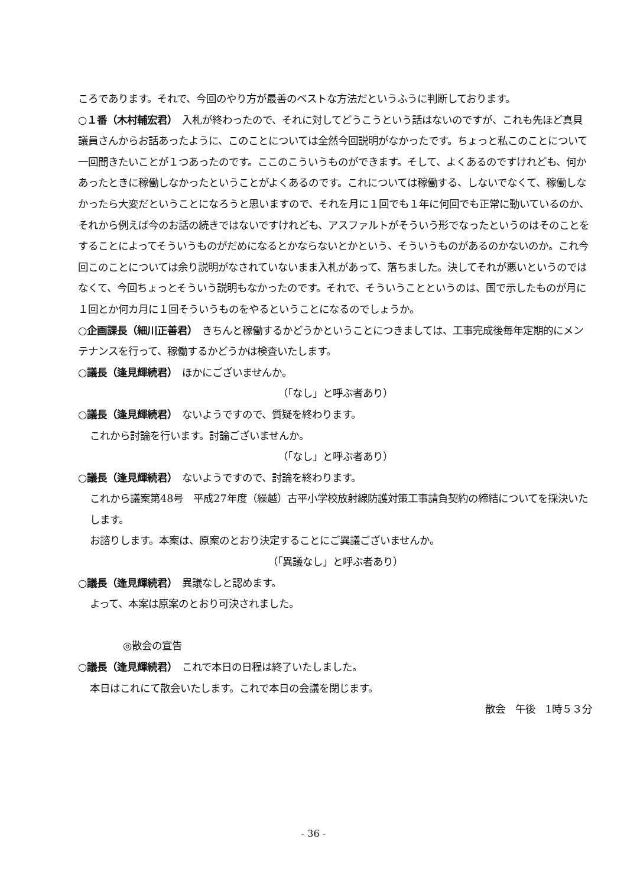ころであります。それで、今回のやり方が最善のベストな方法だというふうに判断しております。
○１番（木村輔宏君）　入札が終わったので、それに対してどうこうという話はないのですが、これも先ほど真貝議員さんからお話あったように、このことについては全然今回説明がなかったです。ちょっと私このことについて一回聞きたいことが１つあったのです。ここのこういうものができます。そして、よくあるのですけれども、何かあったときに稼働しなかったということがよくあるのです。これについては稼働する、しないでなくて、稼働しなかったら大変だということになろうと思いますので、それを月に１回でも１年に何回でも正常に動いているのか、それから例えば今のお話の続きではないですけれども、アスファルトがそういう形でなったというのはそのことをすることによってそういうものがだめになるとかならないとかという、そういうものがあるのかないのか。これ今回このことについては余り説明がなされていないまま入札があって、落ちました。決してそれが悪いというのではなくて、今回ちょっとそういう説明もなかったのです。それで、そういうことというのは、国で示したものが月に１回とか何カ月に１回そういうものをやるということになるのでしょうか。
○企画課長（細川正善君）　きちんと稼働するかどうかということにつきましては、工事完成後毎年定期的にメンテナンスを行って、稼働するかどうかは検査いたします。
○議長（逢見輝続君）　ほかにございませんか。
（「なし」と呼ぶ者あり）
○議長（逢見輝続君）　ないようですので、質疑を終わります。
これから討論を行います。討論ございませんか。
（「なし」と呼ぶ者あり）
○議長（逢見輝続君）　ないようですので、討論を終わります。
これから議案第48号　平成27年度（繰越）古平小学校放射線防護対策工事請負契約の締結についてを採決いたします。
お諮りします。本案は、原案のとおり決定することにご異議ございませんか。
（「異議なし」と呼ぶ者あり）
○議長（逢見輝続君）　異議なしと認めます。
よって、本案は原案のとおり可決されました。
◎散会の宣告
○議長（逢見輝続君）　これで本日の日程は終了いたしました。
本日はこれにて散会いたします。これで本日の会議を閉じます。
散会　午後　1時５３分
- 36 -